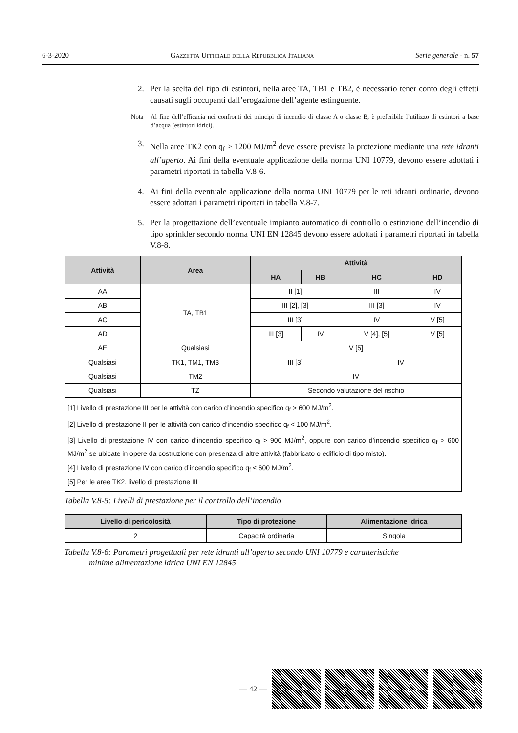6-3-2020 Gazzetta Ufficiale della Repubblica Italiana Serie generale - n. 57
2. Per la scelta del tipo di estintori, nella aree TA, TB1 e TB2, è necessario tener conto degli effetti causati sugli occupanti dall’erogazione dell’agente estinguente.
Nota Al fine dell’efficacia nei confronti dei principi di incendio di classe A o classe B, è preferibile l’utilizzo di estintori a base d’acqua (estintori idrici).
3. Nella aree TK2 con q<sub>f</sub> > 1200 MJ/m<sup>2</sup> deve essere prevista la protezione mediante una rete idranti all’aperto. Ai fini della eventuale applicazione della norma UNI 10779, devono essere adottati i parametri riportati in tabella V.8-6.
4. Ai fini della eventuale applicazione della norma UNI 10779 per le reti idranti ordinarie, devono essere adottati i parametri riportati in tabella V.8-7.
5. Per la progettazione dell’eventuale impianto automatico di controllo o estinzione dell’incendio di tipo sprinkler secondo norma UNI EN 12845 devono essere adottati i parametri riportati in tabella V.8-8.
| Attività | Area | Attività | | | |
| --- | --- | --- | --- | --- | --- |
| | | HA | HB | HC | HD |
| AA | TA, TB1 | II [1] | | III | IV |
| AB | | III [2], [3] | | III [3] | IV |
| AC | | III [3] | | IV | V [5] |
| AD | | III [3] | IV | V [4], [5] | V [5] |
| AE | Qualsiasi | V [5] | | | |
| Qualsiasi | TK1, TM1, TM3 | III [3] | | IV | |
| Qualsiasi | TM2 | IV | | | |
| Qualsiasi | TZ | Secondo valutazione del rischio | | | |
| [1] Livello di prestazione III per le attività con carico d’incendio specifico q<sub>f</sub> > 600 MJ/m<sup>2</sup>. [2] Livello di prestazione II per le attività con carico d’incendio specifico q<sub>f</sub> < 100 MJ/m<sup>2</sup>. [3] Livello di prestazione IV con carico d’incendio specifico q<sub>f</sub> > 900 MJ/m<sup>2</sup>, oppure con carico d’incendio specifico q<sub>f</sub> > 600 MJ/m<sup>2</sup> se ubicate in opere da costruzione con presenza di altre attività (fabbricato o edificio di tipo misto). [4] Livello di prestazione IV con carico d’incendio specifico q<sub>f</sub> ≤ 600 MJ/m<sup>2</sup>. [5] Per le aree TK2, livello di prestazione III | | | | | |
Tabella V.8-5: Livelli di prestazione per il controllo dell’incendio
| Livello di pericolosità | Tipo di protezione | Alimentazione idrica |
| --- | --- | --- |
| 2 | Capacità ordinaria | Singola |
Tabella V.8-6: Parametri progettuali per rete idranti all’aperto secondo UNI 10779 e caratteristiche
minime alimentazione idrica UNI EN 12845
— 42 —